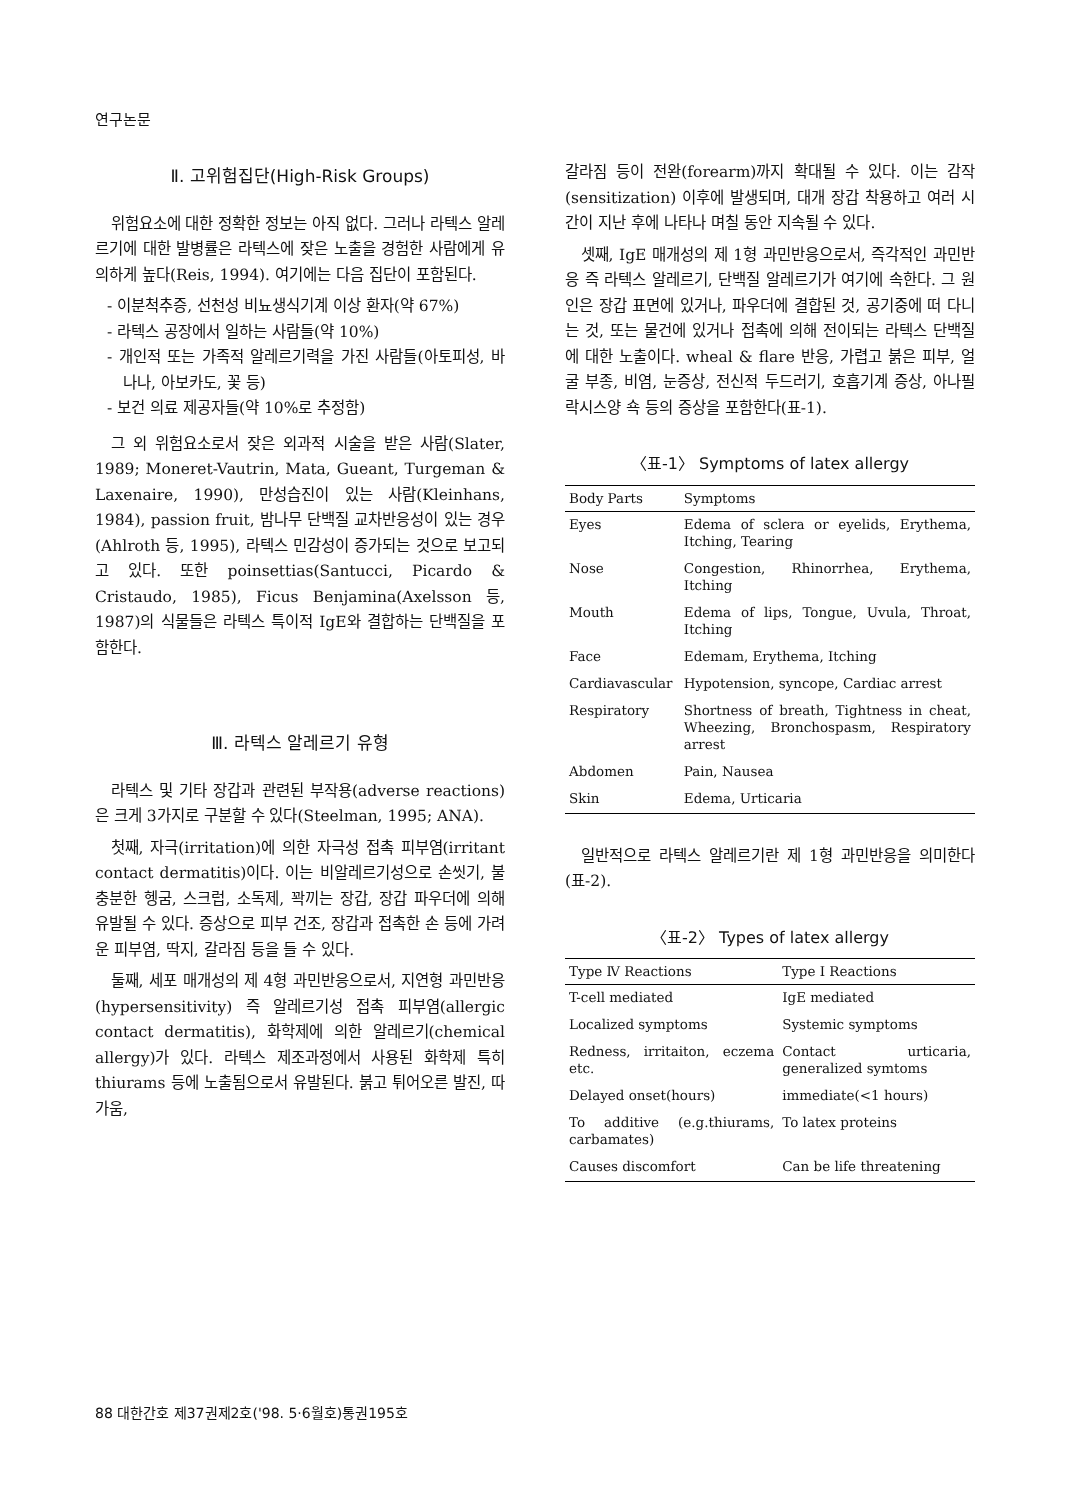연구논문
Ⅱ. 고위험집단(High-Risk Groups)
위험요소에 대한 정확한 정보는 아직 없다. 그러나 라텍스 알레르기에 대한 발병률은 라텍스에 잦은 노출을 경험한 사람에게 유의하게 높다(Reis, 1994). 여기에는 다음 집단이 포함된다.
- 이분척추증, 선천성 비뇨생식기계 이상 환자(약 67%)
- 라텍스 공장에서 일하는 사람들(약 10%)
- 개인적 또는 가족적 알레르기력을 가진 사람들(아토피성, 바나나, 아보카도, 꽃 등)
- 보건 의료 제공자들(약 10%로 추정함)
그 외 위험요소로서 잦은 외과적 시술을 받은 사람(Slater, 1989; Moneret-Vautrin, Mata, Gueant, Turgeman & Laxenaire, 1990), 만성습진이 있는 사람(Kleinhans, 1984), passion fruit, 밤나무 단백질 교차반응성이 있는 경우(Ahlroth 등, 1995), 라텍스 민감성이 증가되는 것으로 보고되고 있다. 또한 poinsettias(Santucci, Picardo & Cristaudo, 1985), Ficus Benjamina(Axelsson 등, 1987)의 식물들은 라텍스 특이적 IgE와 결합하는 단백질을 포함한다.
Ⅲ. 라텍스 알레르기 유형
라텍스 및 기타 장갑과 관련된 부작용(adverse reactions)은 크게 3가지로 구분할 수 있다(Steelman, 1995; ANA).
첫째, 자극(irritation)에 의한 자극성 접촉 피부염(irritant contact dermatitis)이다. 이는 비알레르기성으로 손씻기, 불충분한 헹굼, 스크럽, 소독제, 꽉끼는 장갑, 장갑 파우더에 의해 유발될 수 있다. 증상으로 피부 건조, 장갑과 접촉한 손 등에 가려운 피부염, 딱지, 갈라짐 등을 들 수 있다.
둘째, 세포 매개성의 제 4형 과민반응으로서, 지연형 과민반응(hypersensitivity) 즉 알레르기성 접촉 피부염(allergic contact dermatitis), 화학제에 의한 알레르기(chemical allergy)가 있다. 라텍스 제조과정에서 사용된 화학제 특히 thiurams 등에 노출됨으로서 유발된다. 붉고 튀어오른 발진, 따가움,
갈라짐 등이 전완(forearm)까지 확대될 수 있다. 이는 감작(sensitization) 이후에 발생되며, 대개 장갑 착용하고 여러 시간이 지난 후에 나타나 며칠 동안 지속될 수 있다.
셋째, IgE 매개성의 제 1형 과민반응으로서, 즉각적인 과민반응 즉 라텍스 알레르기, 단백질 알레르기가 여기에 속한다. 그 원인은 장갑 표면에 있거나, 파우더에 결합된 것, 공기중에 떠 다니는 것, 또는 물건에 있거나 접촉에 의해 전이되는 라텍스 단백질에 대한 노출이다. wheal & flare 반응, 가렵고 붉은 피부, 얼굴 부종, 비염, 눈증상, 전신적 두드러기, 호흡기계 증상, 아나필락시스양 쇽 등의 증상을 포함한다(표-1).
〈표-1〉 Symptoms of latex allergy
| Body Parts | Symptoms |
| --- | --- |
| Eyes | Edema of sclera or eyelids, Erythema, Itching, Tearing |
| Nose | Congestion, Rhinorrhea, Erythema, Itching |
| Mouth | Edema of lips, Tongue, Uvula, Throat, Itching |
| Face | Edemam, Erythema, Itching |
| Cardiavascular | Hypotension, syncope, Cardiac arrest |
| Respiratory | Shortness of breath, Tightness in cheat, Wheezing, Bronchospasm, Respiratory arrest |
| Abdomen | Pain, Nausea |
| Skin | Edema, Urticaria |
일반적으로 라텍스 알레르기란 제 1형 과민반응을 의미한다(표-2).
〈표-2〉 Types of latex allergy
| Type Ⅳ Reactions | Type Ⅰ Reactions |
| --- | --- |
| T-cell mediated | IgE mediated |
| Localized symptoms | Systemic symptoms |
| Redness, irritaiton, eczema etc. | Contact urticaria, generalized symtoms |
| Delayed onset(hours) | immediate(<1 hours) |
| To additive (e.g.thiurams, carbamates) | To latex proteins |
| Causes discomfort | Can be life threatening |
88 대한간호 제37권제2호('98. 5·6월호)통권195호